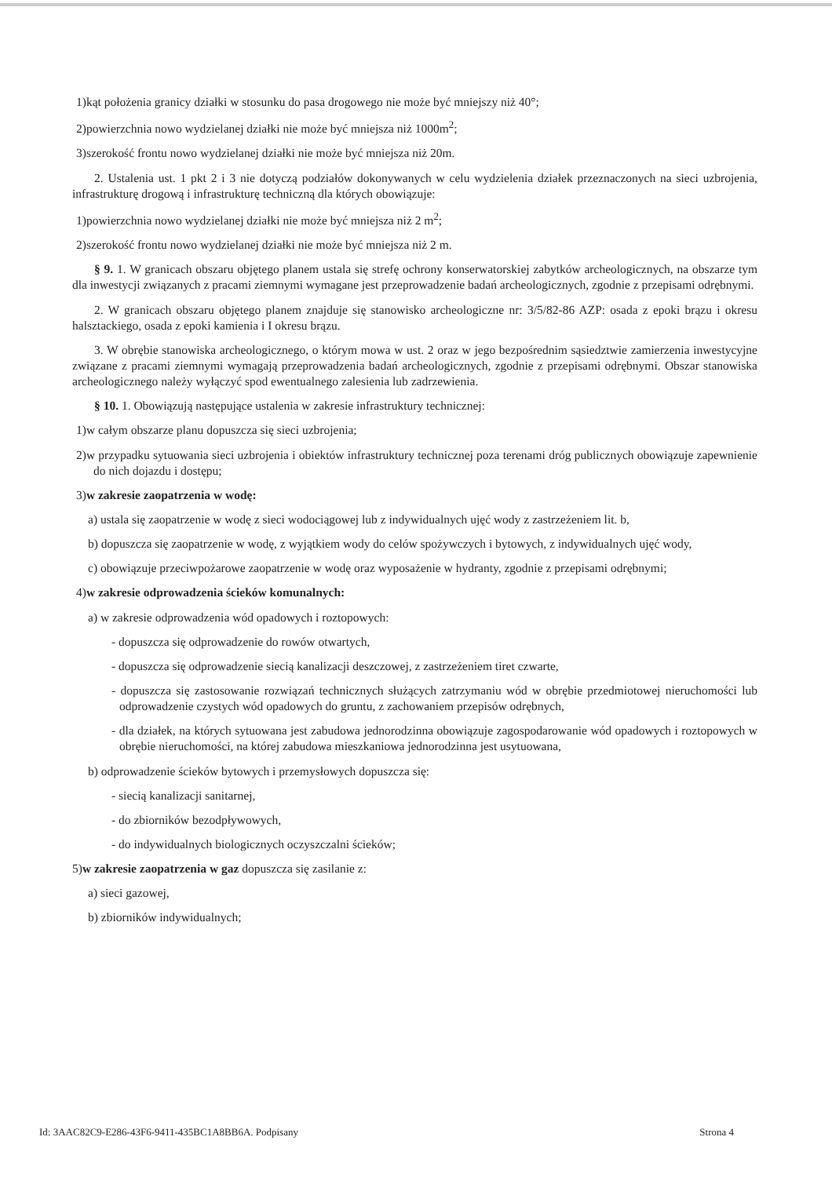1)kąt położenia granicy działki w stosunku do pasa drogowego nie może być mniejszy niż 40°;
2)powierzchnia nowo wydzielanej działki nie może być mniejsza niż 1000m<sup>2</sup>;
3)szerokość frontu nowo wydzielanej działki nie może być mniejsza niż 20m.
2. Ustalenia ust. 1 pkt 2 i 3 nie dotyczą podziałów dokonywanych w celu wydzielenia działek przeznaczonych na sieci uzbrojenia, infrastrukturę drogową i infrastrukturę techniczną dla których obowiązuje:
1)powierzchnia nowo wydzielanej działki nie może być mniejsza niż 2 m<sup>2</sup>;
2)szerokość frontu nowo wydzielanej działki nie może być mniejsza niż 2 m.
§ 9. 1. W granicach obszaru objętego planem ustala się strefę ochrony konserwatorskiej zabytków archeologicznych, na obszarze tym dla inwestycji związanych z pracami ziemnymi wymagane jest przeprowadzenie badań archeologicznych, zgodnie z przepisami odrębnymi.
2. W granicach obszaru objętego planem znajduje się stanowisko archeologiczne nr: 3/5/82-86 AZP: osada z epoki brązu i okresu halsztackiego, osada z epoki kamienia i I okresu brązu.
3. W obrębie stanowiska archeologicznego, o którym mowa w ust. 2 oraz w jego bezpośrednim sąsiedztwie zamierzenia inwestycyjne związane z pracami ziemnymi wymagają przeprowadzenia badań archeologicznych, zgodnie z przepisami odrębnymi. Obszar stanowiska archeologicznego należy wyłączyć spod ewentualnego zalesienia lub zadrzewienia.
§ 10. 1. Obowiązują następujące ustalenia w zakresie infrastruktury technicznej:
1)w całym obszarze planu dopuszcza się sieci uzbrojenia;
2)w przypadku sytuowania sieci uzbrojenia i obiektów infrastruktury technicznej poza terenami dróg publicznych obowiązuje zapewnienie do nich dojazdu i dostępu;
3)w zakresie zaopatrzenia w wodę:
a) ustala się zaopatrzenie w wodę z sieci wodociągowej lub z indywidualnych ujęć wody z zastrzeżeniem lit. b,
b) dopuszcza się zaopatrzenie w wodę, z wyjątkiem wody do celów spożywczych i bytowych, z indywidualnych ujęć wody,
c) obowiązuje przeciwpożarowe zaopatrzenie w wodę oraz wyposażenie w hydranty, zgodnie z przepisami odrębnymi;
4)w zakresie odprowadzenia ścieków komunalnych:
a) w zakresie odprowadzenia wód opadowych i roztopowych:
- dopuszcza się odprowadzenie do rowów otwartych,
- dopuszcza się odprowadzenie siecią kanalizacji deszczowej, z zastrzeżeniem tiret czwarte,
- dopuszcza się zastosowanie rozwiązań technicznych służących zatrzymaniu wód w obrębie przedmiotowej nieruchomości lub odprowadzenie czystych wód opadowych do gruntu, z zachowaniem przepisów odrębnych,
- dla działek, na których sytuowana jest zabudowa jednorodzinna obowiązuje zagospodarowanie wód opadowych i roztopowych w obrębie nieruchomości, na której zabudowa mieszkaniowa jednorodzinna jest usytuowana,
b) odprowadzenie ścieków bytowych i przemysłowych dopuszcza się:
- siecią kanalizacji sanitarnej,
- do zbiorników bezodpływowych,
- do indywidualnych biologicznych oczyszczalni ścieków;
5)w zakresie zaopatrzenia w gaz dopuszcza się zasilanie z:
a) sieci gazowej,
b) zbiorników indywidualnych;
Id: 3AAC82C9-E286-43F6-9411-435BC1A8BB6A. Podpisany Strona 4